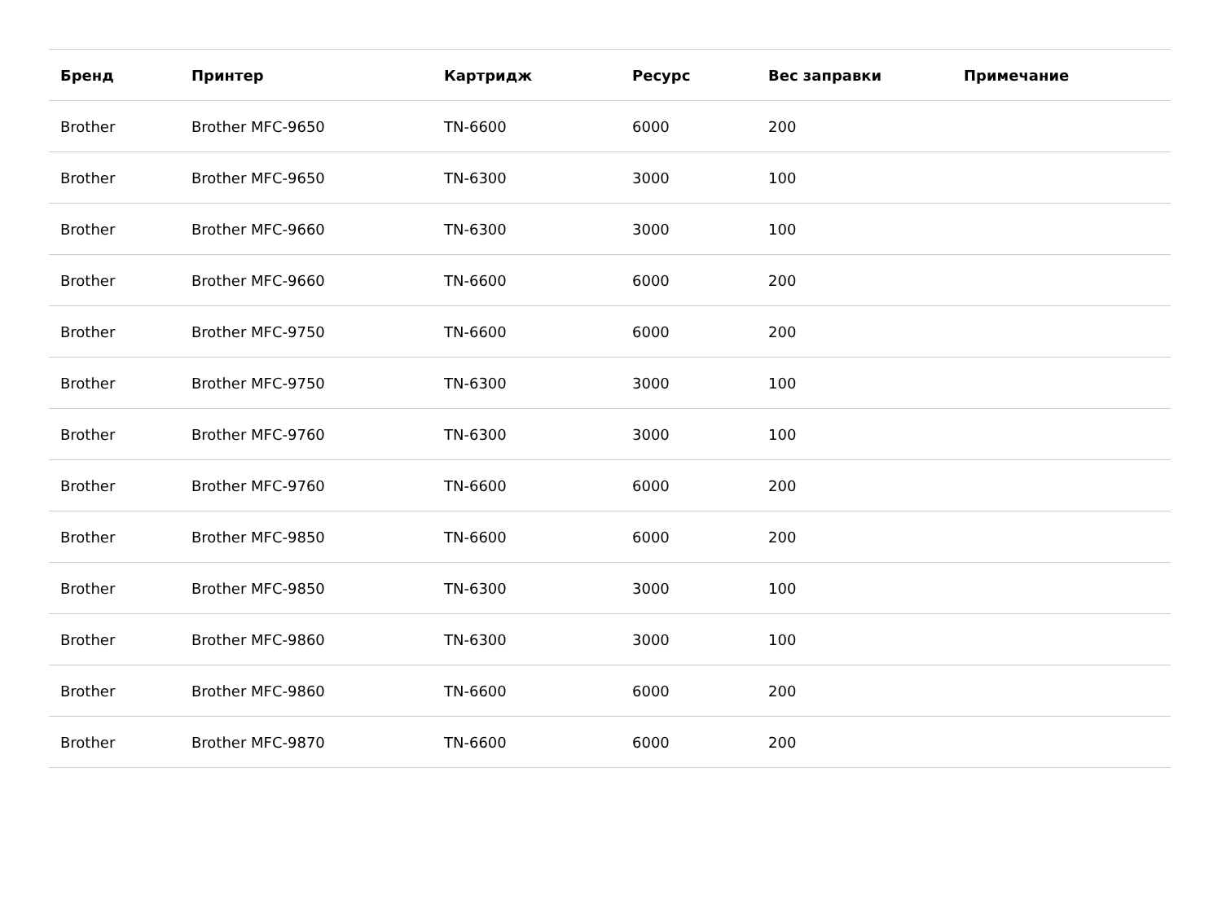| Бренд | Принтер | Картридж | Ресурс | Вес заправки | Примечание |
| --- | --- | --- | --- | --- | --- |
| Brother | Brother MFC-9650 | TN-6600 | 6000 | 200 | |
| Brother | Brother MFC-9650 | TN-6300 | 3000 | 100 | |
| Brother | Brother MFC-9660 | TN-6300 | 3000 | 100 | |
| Brother | Brother MFC-9660 | TN-6600 | 6000 | 200 | |
| Brother | Brother MFC-9750 | TN-6600 | 6000 | 200 | |
| Brother | Brother MFC-9750 | TN-6300 | 3000 | 100 | |
| Brother | Brother MFC-9760 | TN-6300 | 3000 | 100 | |
| Brother | Brother MFC-9760 | TN-6600 | 6000 | 200 | |
| Brother | Brother MFC-9850 | TN-6600 | 6000 | 200 | |
| Brother | Brother MFC-9850 | TN-6300 | 3000 | 100 | |
| Brother | Brother MFC-9860 | TN-6300 | 3000 | 100 | |
| Brother | Brother MFC-9860 | TN-6600 | 6000 | 200 | |
| Brother | Brother MFC-9870 | TN-6600 | 6000 | 200 | |